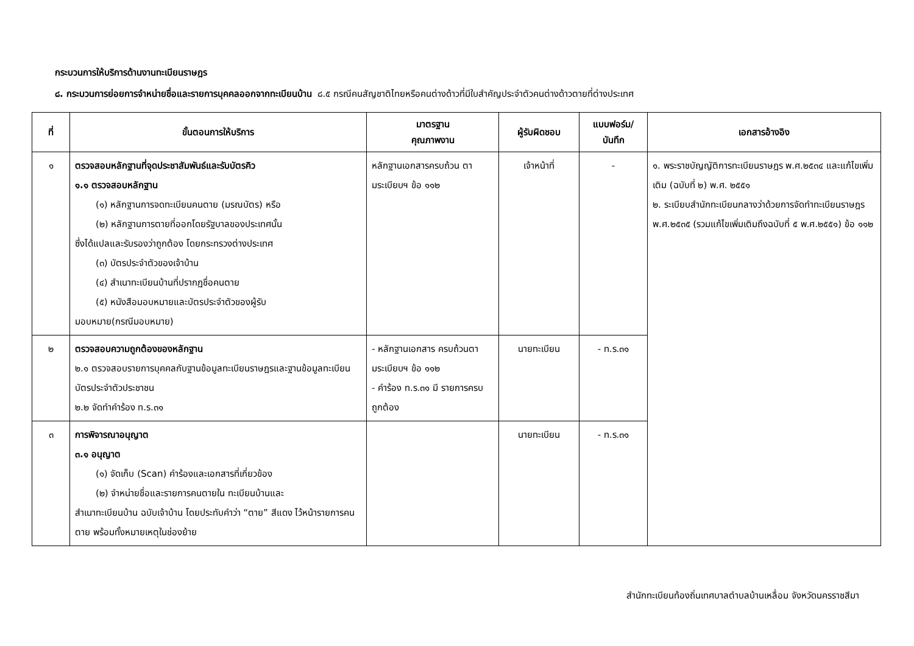กระบวนการให้บริการด้านงานทะเบียนราษฎร
๘. กระบวนการย่อยการจำหน่ายชื่อและรายการบุคคลออกจากทะเบียนบ้าน ๘.๕ กรณีคนสัญชาติไทยหรือคนต่างด้าวที่มีใบสำคัญประจำตัวคนต่างด้าวตายที่ต่างประเทศ
| ที่ | ขั้นตอนการให้บริการ | มาตรฐาน คุณภาพงาน | ผู้รับผิดชอบ | แบบฟอร์ม/ บันทึก | เอกสารอ้างอิง |
| --- | --- | --- | --- | --- | --- |
| ๑ | ตรวจสอบหลักฐานที่จุดประชาสัมพันธ์และรับบัตรคิว ๑.๑ ตรวจสอบหลักฐาน (๑) หลักฐานการจดทะเบียนคนตาย (มรณบัตร) หรือ (๒) หลักฐานการตายที่ออกโดยรัฐบาลของประเทศนั้น ซึ่งได้แปลและรับรองว่าถูกต้อง โดยกระทรวงต่างประเทศ (๓) บัตรประจำตัวของเจ้าบ้าน (๔) สำเนาทะเบียนบ้านที่ปรากฏชื่อคนตาย (๕) หนังสือมอบหมายและบัตรประจำตัวของผู้รับ มอบหมาย(กรณีมอบหมาย) | หลักฐานเอกสารครบถ้วน ตามระเบียบฯ ข้อ ๑๑๒ | เจ้าหน้าที่ | - | ๑. พระราชบัญญัติการทะเบียนราษฎร พ.ศ.๒๕๓๔ และแก้ไขเพิ่มเติม (ฉบับที่ ๒) พ.ศ. ๒๕๕๑ ๒. ระเบียบสำนักทะเบียนกลางว่าด้วยการจัดทำทะเบียนราษฎร พ.ศ.๒๕๓๕ (รวมแก้ไขเพิ่มเติมถึงฉบับที่ ๕ พ.ศ.๒๕๕๑) ข้อ ๑๑๒ |
| ๒ | ตรวจสอบความถูกต้องของหลักฐาน ๒.๑ ตรวจสอบรายการบุคคลกับฐานข้อมูลทะเบียนราษฎรและฐานข้อมูลทะเบียนบัตรประจำตัวประชาชน ๒.๒ จัดทำคำร้อง ท.ร.๓๑ | - หลักฐานเอกสาร ครบถ้วนตามระเบียบฯ ข้อ ๑๑๒ - คำร้อง ท.ร.๓๑ มี รายการครบถูกต้อง | นายทะเบียน | - ท.ร.๓๑ | |
| ๓ | การพิจารณาอนุญาต ๓.๑ อนุญาต (๑) จัดเก็บ (Scan) คำร้องและเอกสารที่เกี่ยวข้อง (๒) จำหน่ายชื่อและรายการคนตายใน ทะเบียนบ้านและ สำเนาทะเบียนบ้าน ฉบับเจ้าบ้าน โดยประทับคำว่า “ตาย” สีแดง ไว้หน้ารายการคนตาย พร้อมทั้งหมายเหตุในช่องย้าย | | นายทะเบียน | - ท.ร.๓๑ | |
สำนักทะเบียนท้องถิ่นเทศบาลตำบลบ้านเหลื่อม จังหวัดนครราชสีมา